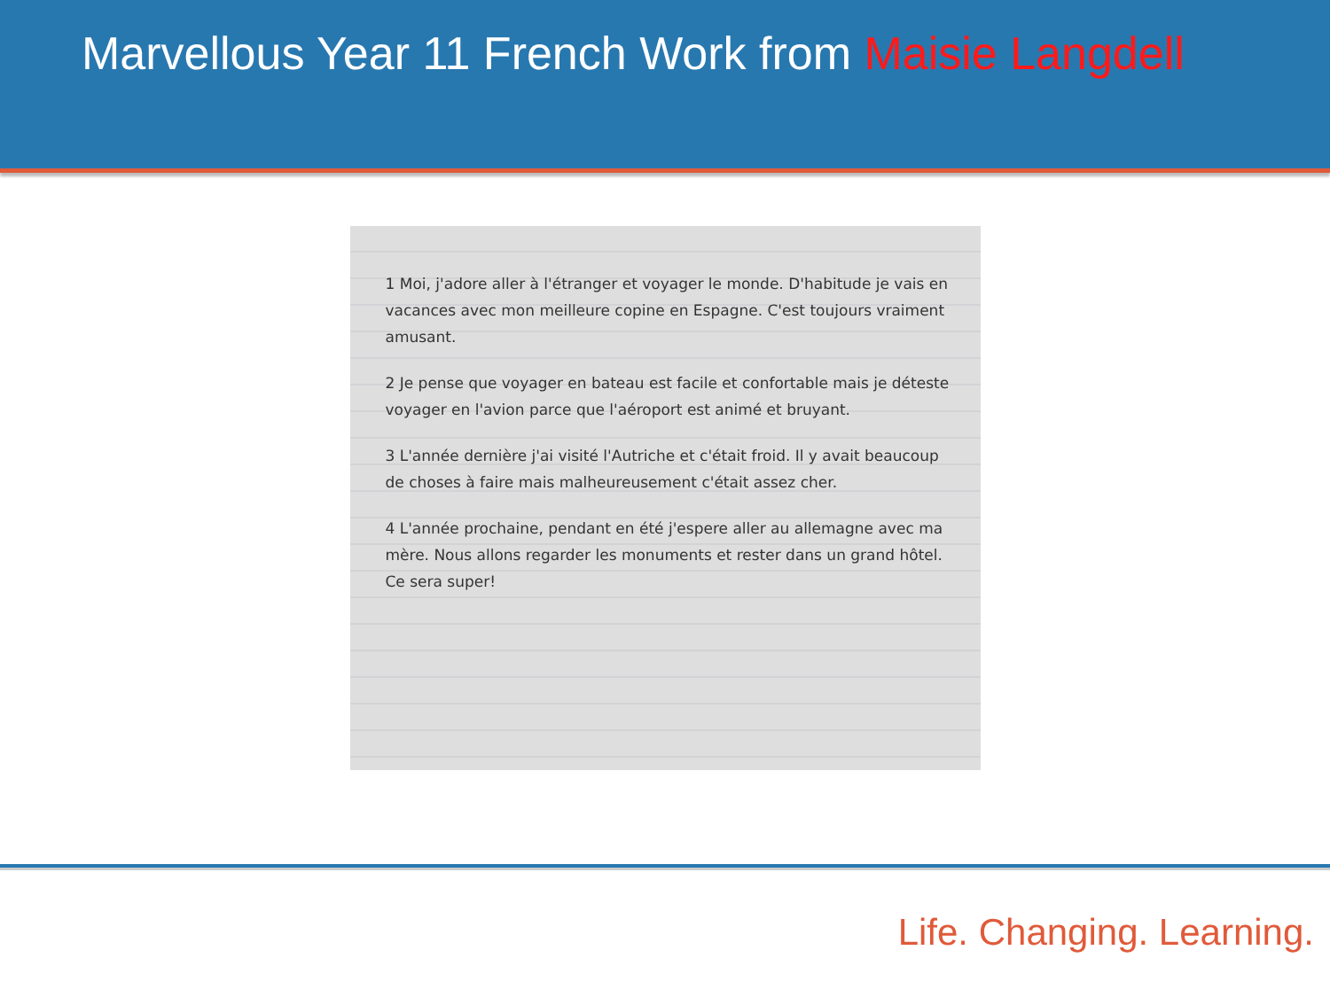Marvellous Year 11 French Work from Maisie Langdell
1 Moi, j'adore aller à l'étranger et voyager le monde. D'habitude je vais en vacances avec mon meilleure copine en Espagne. C'est toujours vraiment amusant.
2 Je pense que voyager en bateau est facile et confortable mais je déteste voyager en l'avion parce que l'aéroport est animé et bruyant.
3 L'année dernière j'ai visité l'Autriche et c'était froid. Il y avait beaucoup de choses à faire mais malheureusement c'était assez cher.
4 L'année prochaine, pendant en été j'espere aller au allemagne avec ma mère. Nous allons regarder les monuments et rester dans un grand hôtel. Ce sera super!
Life. Changing. Learning.